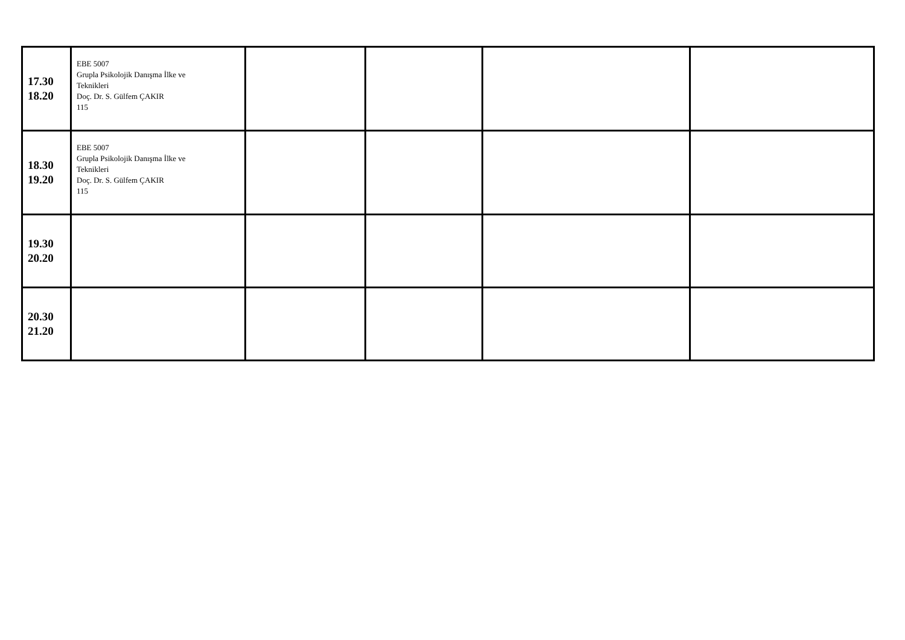| 17.30 18.20 | EBE 5007 Grupla Psikolojik Danışma İlke ve Teknikleri Doç. Dr. S. Gülfem ÇAKIR 115 | | | | |
| 18.30 19.20 | EBE 5007 Grupla Psikolojik Danışma İlke ve Teknikleri Doç. Dr. S. Gülfem ÇAKIR 115 | | | | |
| 19.30 20.20 | | | | | |
| 20.30 21.20 | | | | | |